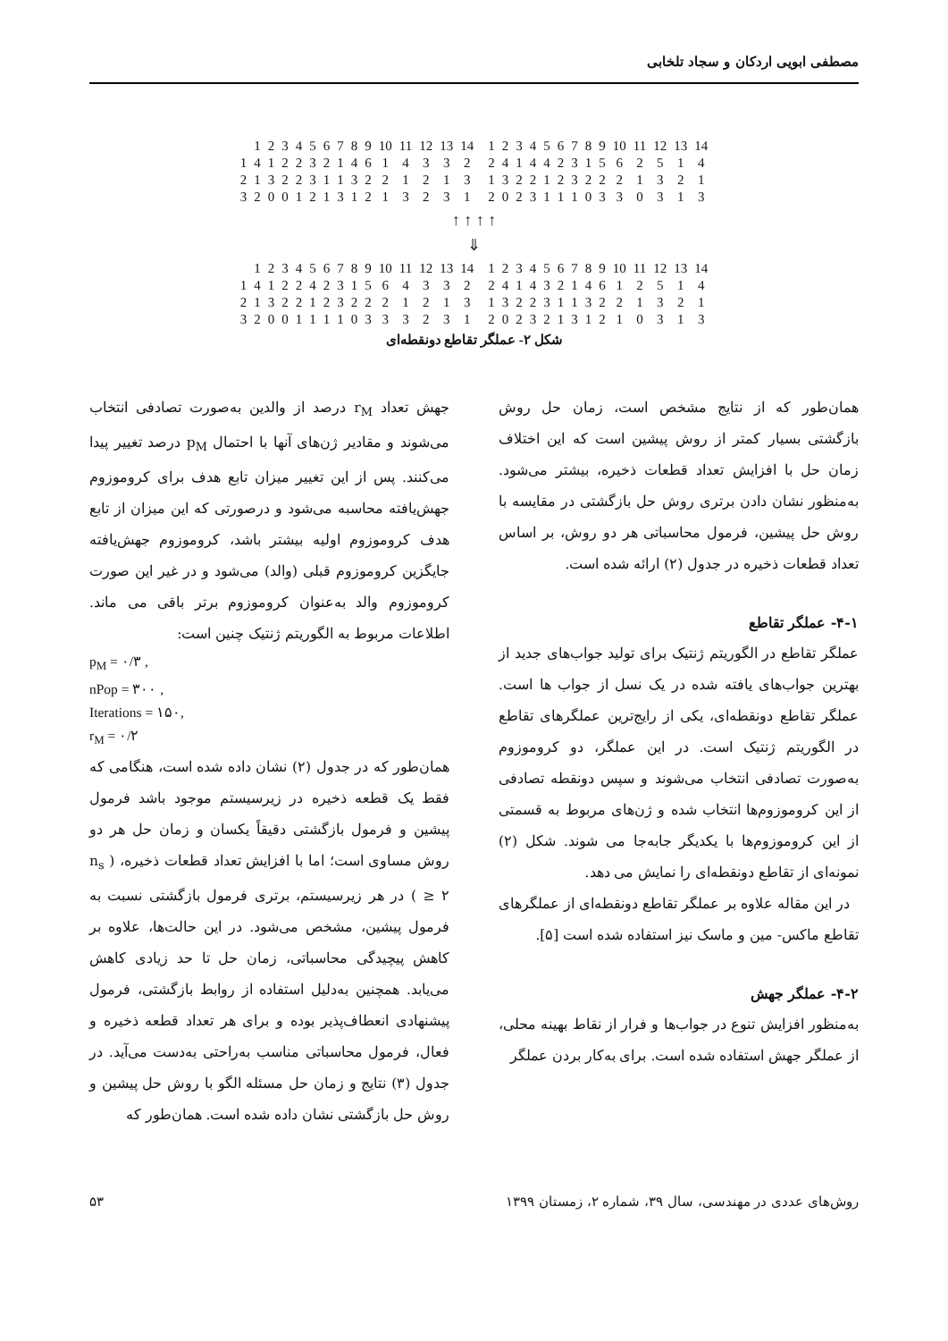مصطفی ابویی اردکان و سجاد تلخابی
| | 1 | 2 | 3 | 4 | 5 | 6 | 7 | 8 | 9 | 10 | 11 | 12 | 13 | 14 | | 1 | 2 | 3 | 4 | 5 | 6 | 7 | 8 | 9 | 10 | 11 | 12 | 13 | 14 |
| 1 | 4 | 1 | 2 | 2 | 3 | 2 | 1 | 4 | 6 | 1 | 4 | 3 | 3 | 2 | | 2 | 4 | 1 | 4 | 4 | 2 | 3 | 1 | 5 | 6 | 2 | 5 | 1 | 4 |
| 2 | 1 | 3 | 2 | 2 | 3 | 1 | 1 | 3 | 2 | 2 | 1 | 2 | 1 | 3 | | 1 | 3 | 2 | 2 | 1 | 2 | 3 | 2 | 2 | 2 | 1 | 3 | 2 | 1 |
| 3 | 2 | 0 | 0 | 1 | 2 | 1 | 3 | 1 | 2 | 1 | 3 | 2 | 3 | 1 | | 2 | 0 | 2 | 3 | 1 | 1 | 1 | 0 | 3 | 3 | 0 | 3 | 1 | 3 |
↑ ↑ ↑ ↑
⇓
| | 1 | 2 | 3 | 4 | 5 | 6 | 7 | 8 | 9 | 10 | 11 | 12 | 13 | 14 | | 1 | 2 | 3 | 4 | 5 | 6 | 7 | 8 | 9 | 10 | 11 | 12 | 13 | 14 |
| 1 | 4 | 1 | 2 | 2 | 4 | 2 | 3 | 1 | 5 | 6 | 4 | 3 | 3 | 2 | | 2 | 4 | 1 | 4 | 3 | 2 | 1 | 4 | 6 | 1 | 2 | 5 | 1 | 4 |
| 2 | 1 | 3 | 2 | 2 | 1 | 2 | 3 | 2 | 2 | 2 | 1 | 2 | 1 | 3 | | 1 | 3 | 2 | 2 | 3 | 1 | 1 | 3 | 2 | 2 | 1 | 3 | 2 | 1 |
| 3 | 2 | 0 | 0 | 1 | 1 | 1 | 1 | 0 | 3 | 3 | 3 | 2 | 3 | 1 | | 2 | 0 | 2 | 3 | 2 | 1 | 3 | 1 | 2 | 1 | 0 | 3 | 1 | 3 |
شکل ۲- عملگر تقاطع دونقطه‌ای
همان‌طور که از نتایج مشخص است، زمان حل روش بازگشتی بسیار کمتر از روش پیشین است که این اختلاف زمان حل با افزایش تعداد قطعات ذخیره، بیشتر می‌شود. به‌منظور نشان دادن برتری روش حل بازگشتی در مقایسه با روش حل پیشین، فرمول محاسباتی هر دو روش، بر اساس تعداد قطعات ذخیره در جدول (۲) ارائه شده است.
۴-۱- عملگر تقاطع
عملگر تقاطع در الگوریتم ژنتیک برای تولید جواب‌های جدید از بهترین جواب‌های یافته شده در یک نسل از جواب ها است. عملگر تقاطع دونقطه‌ای، یکی از رایج‌ترین عملگرهای تقاطع در الگوریتم ژنتیک است. در این عملگر، دو کروموزوم به‌صورت تصادفی انتخاب می‌شوند و سپس دونقطه تصادفی از این کروموزوم‌ها انتخاب شده و ژن‌های مربوط به قسمتی از این کروموزوم‌ها با یکدیگر جابه‌جا می شوند. شکل (۲) نمونه‌ای از تقاطع دونقطه‌ای را نمایش می دهد.
در این مقاله علاوه بر عملگر تقاطع دونقطه‌ای از عملگرهای تقاطع ماکس- مین و ماسک نیز استفاده شده است [۵].
۴-۲- عملگر جهش
به‌منظور افزایش تنوع در جواب‌ها و فرار از نقاط بهینه محلی، از عملگر جهش استفاده شده است. برای به‌کار بردن عملگر
جهش تعداد r<sub>M</sub> درصد از والدین به‌صورت تصادفی انتخاب می‌شوند و مقادیر ژن‌های آنها با احتمال p<sub>M</sub> درصد تغییر پیدا می‌کنند. پس از این تغییر میزان تابع هدف برای کروموزوم جهش‌یافته محاسبه می‌شود و درصورتی که این میزان از تابع هدف کروموزوم اولیه بیشتر باشد، کروموزوم جهش‌یافته جایگزین کروموزوم قبلی (والد) می‌شود و در غیر این صورت کروموزوم والد به‌عنوان کروموزوم برتر باقی می ماند. اطلاعات مربوط به الگوریتم ژنتیک چنین است:
p<sub>M</sub> = ۰/۳ ,
nPop = ۳۰۰ ,
Iterations = ۱۵۰,
r<sub>M</sub> = ۰/۲
همان‌طور که در جدول (۲) نشان داده شده است، هنگامی که فقط یک قطعه ذخیره در زیرسیستم موجود باشد فرمول پیشین و فرمول بازگشتی دقیقاً یکسان و زمان حل هر دو روش مساوی است؛ اما با افزایش تعداد قطعات ذخیره، ( n<sub>s</sub> ≥ ۲ ) در هر زیرسیستم، برتری فرمول بازگشتی نسبت به فرمول پیشین، مشخص می‌شود. در این حالت‌ها، علاوه بر کاهش پیچیدگی محاسباتی، زمان حل تا حد زیادی کاهش می‌یابد. همچنین به‌دلیل استفاده از روابط بازگشتی، فرمول پیشنهادی انعطاف‌پذیر بوده و برای هر تعداد قطعه ذخیره و فعال، فرمول محاسباتی مناسب به‌راحتی به‌دست می‌آید. در جدول (۳) نتایج و زمان حل مسئله الگو با روش حل پیشین و روش حل بازگشتی نشان داده شده است. همان‌طور که
روش‌های عددی در مهندسی، سال ۳۹، شماره ۲، زمستان ۱۳۹۹ ۵۳